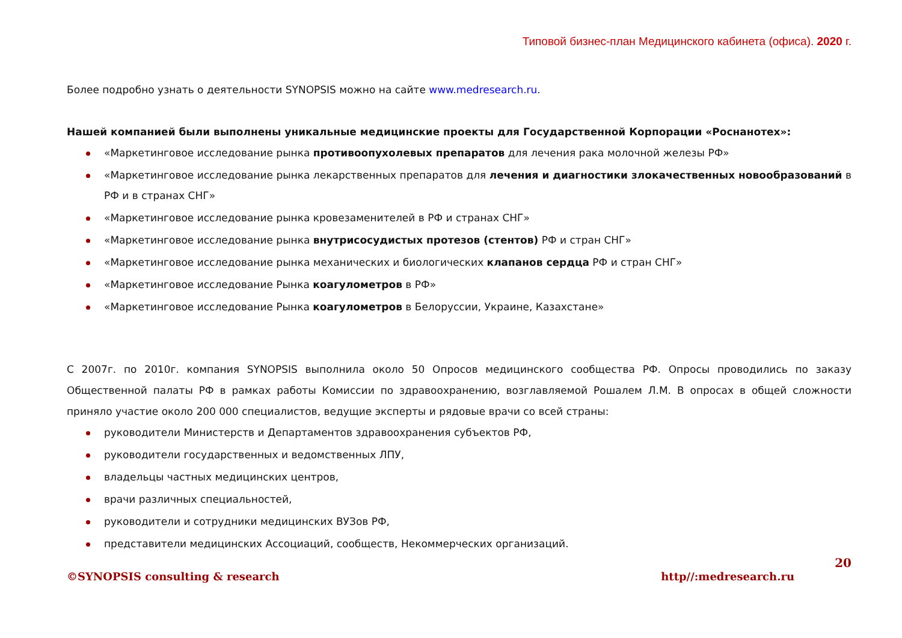Типовой бизнес-план Медицинского кабинета (офиса). 2020 г.
Более подробно узнать о деятельности SYNOPSIS можно на сайте www.medresearch.ru.
Нашей компанией были выполнены уникальные медицинские проекты для Государственной Корпорации «Роснанотех»:
«Маркетинговое исследование рынка противоопухолевых препаратов для лечения рака молочной железы РФ»
«Маркетинговое исследование рынка лекарственных препаратов для лечения и диагностики злокачественных новообразований в РФ и в странах СНГ»
«Маркетинговое исследование рынка кровезаменителей в РФ и странах СНГ»
«Маркетинговое исследование рынка внутрисосудистых протезов (стентов) РФ и стран СНГ»
«Маркетинговое исследование рынка механических и биологических клапанов сердца РФ и стран СНГ»
«Маркетинговое исследование Рынка коагулометров в РФ»
«Маркетинговое исследование Рынка коагулометров в Белоруссии, Украине, Казахстане»
С 2007г. по 2010г. компания SYNOPSIS выполнила около 50 Опросов медицинского сообщества РФ. Опросы проводились по заказу Общественной палаты РФ в рамках работы Комиссии по здравоохранению, возглавляемой Рошалем Л.М. В опросах в общей сложности приняло участие около 200 000 специалистов, ведущие эксперты и рядовые врачи со всей страны:
руководители Министерств и Департаментов здравоохранения субъектов РФ,
руководители государственных и ведомственных ЛПУ,
владельцы частных медицинских центров,
врачи различных специальностей,
руководители и сотрудники медицинских ВУЗов РФ,
представители медицинских Ассоциаций, сообществ, Некоммерческих организаций.
20
©SYNOPSIS consulting & research http//:medresearch.ru